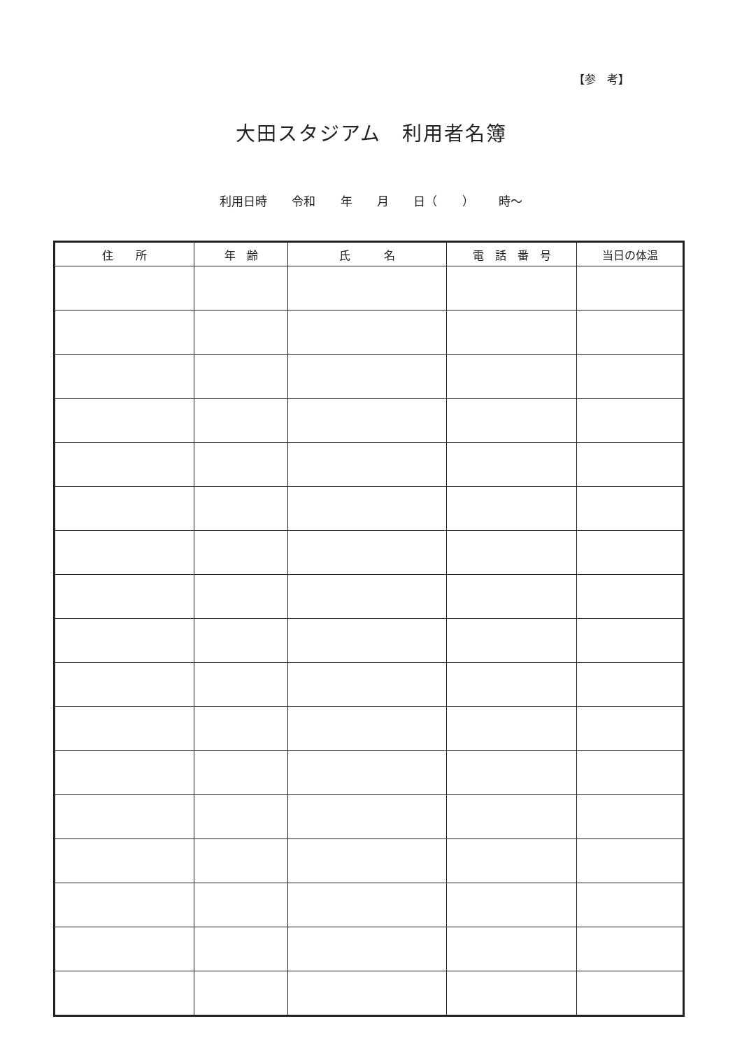【参　考】
大田スタジアム　利用者名簿
利用日時 令和 年 月 日（ ） 時～
| 住 所 | 年 齢 | 氏 名 | 電 話 番 号 | 当日の体温 |
| --- | --- | --- | --- | --- |